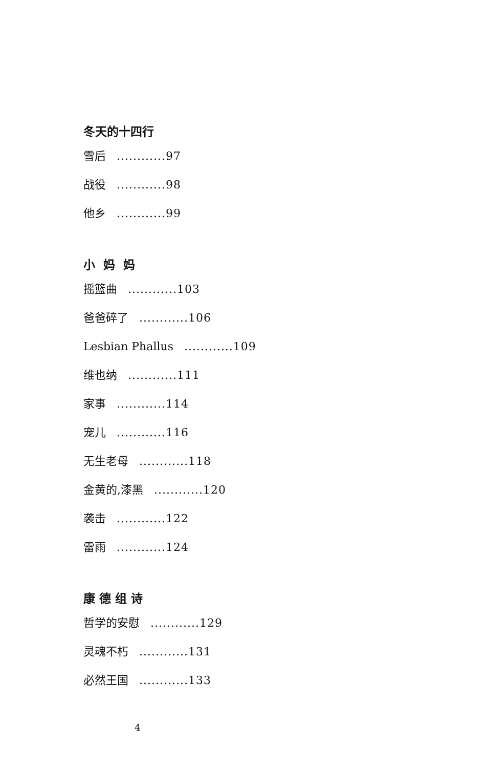冬天的十四行
雪后 ............97
战役 ............98
他乡 ............99
小 妈 妈
摇篮曲 ............103
爸爸碎了 ............106
Lesbian Phallus ............109
维也纳 ............111
家事 ............114
宠儿 ............116
无生老母 ............118
金黄的,漆黑 ............120
袭击 ............122
雷雨 ............124
康 德 组 诗
哲学的安慰 ............129
灵魂不朽 ............131
必然王国 ............133
4